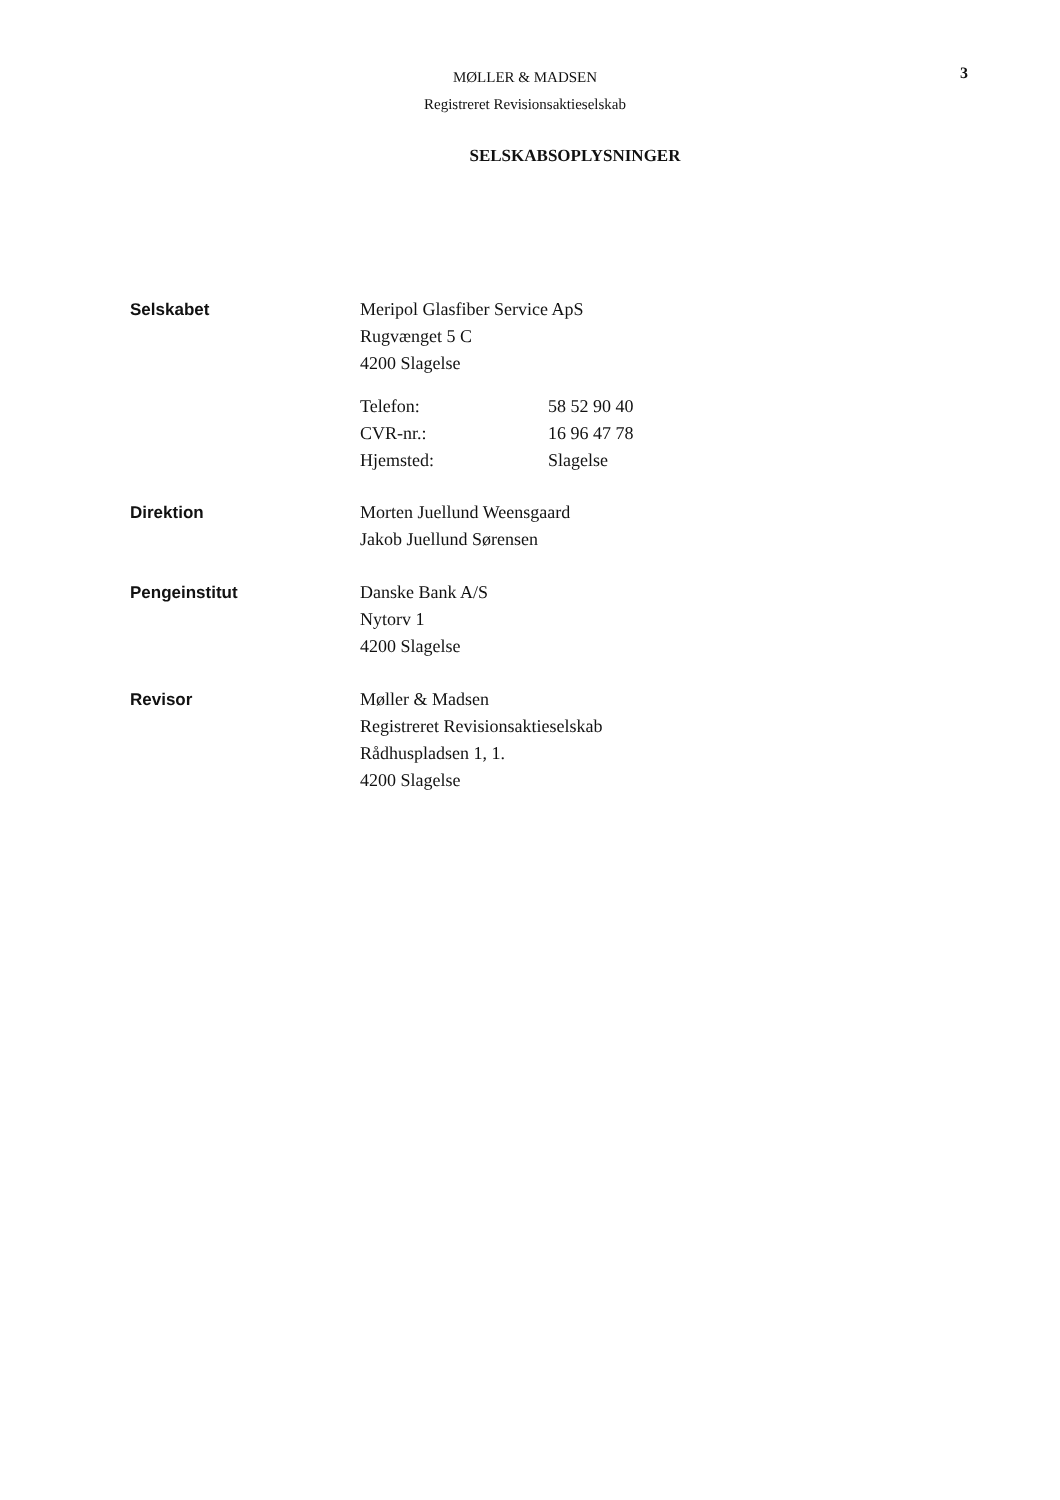MØLLER & MADSEN
Registreret Revisionsaktieselskab
3
SELSKABSOPLYSNINGER
Selskabet Meripol Glasfiber Service ApS
Rugvænget 5 C
4200 Slagelse
Telefon: 58 52 90 40
CVR-nr.: 16 96 47 78
Hjemsted: Slagelse
Direktion Morten Juellund Weensgaard
Jakob Juellund Sørensen
Pengeinstitut Danske Bank A/S
Nytorv 1
4200 Slagelse
Revisor Møller & Madsen
Registreret Revisionsaktieselskab
Rådhuspladsen 1, 1.
4200 Slagelse